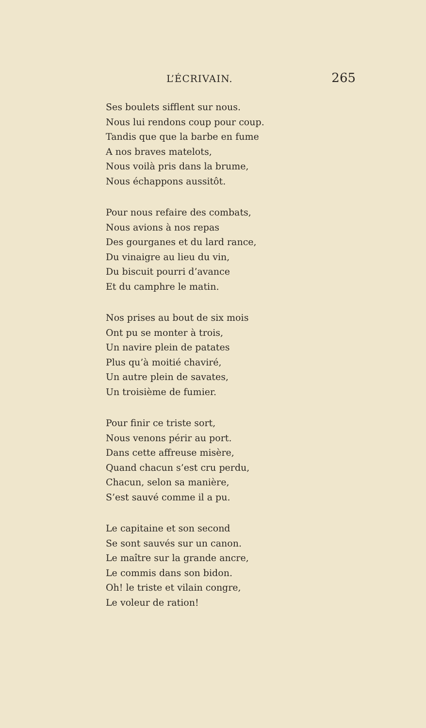L’ÉCRIVAIN. 265
Ses boulets sifflent sur nous.
Nous lui rendons coup pour coup.
Tandis que que la barbe en fume
A nos braves matelots,
Nous voilà pris dans la brume,
Nous échappons aussitôt.
Pour nous refaire des combats,
Nous avions à nos repas
Des gourganes et du lard rance,
Du vinaigre au lieu du vin,
Du biscuit pourri d’avance
Et du camphre le matin.
Nos prises au bout de six mois
Ont pu se monter à trois,
Un navire plein de patates
Plus qu’à moitié chaviré,
Un autre plein de savates,
Un troisième de fumier.
Pour finir ce triste sort,
Nous venons périr au port.
Dans cette affreuse misère,
Quand chacun s’est cru perdu,
Chacun, selon sa manière,
S’est sauvé comme il a pu.
Le capitaine et son second
Se sont sauvés sur un canon.
Le maître sur la grande ancre,
Le commis dans son bidon.
Oh! le triste et vilain congre,
Le voleur de ration!